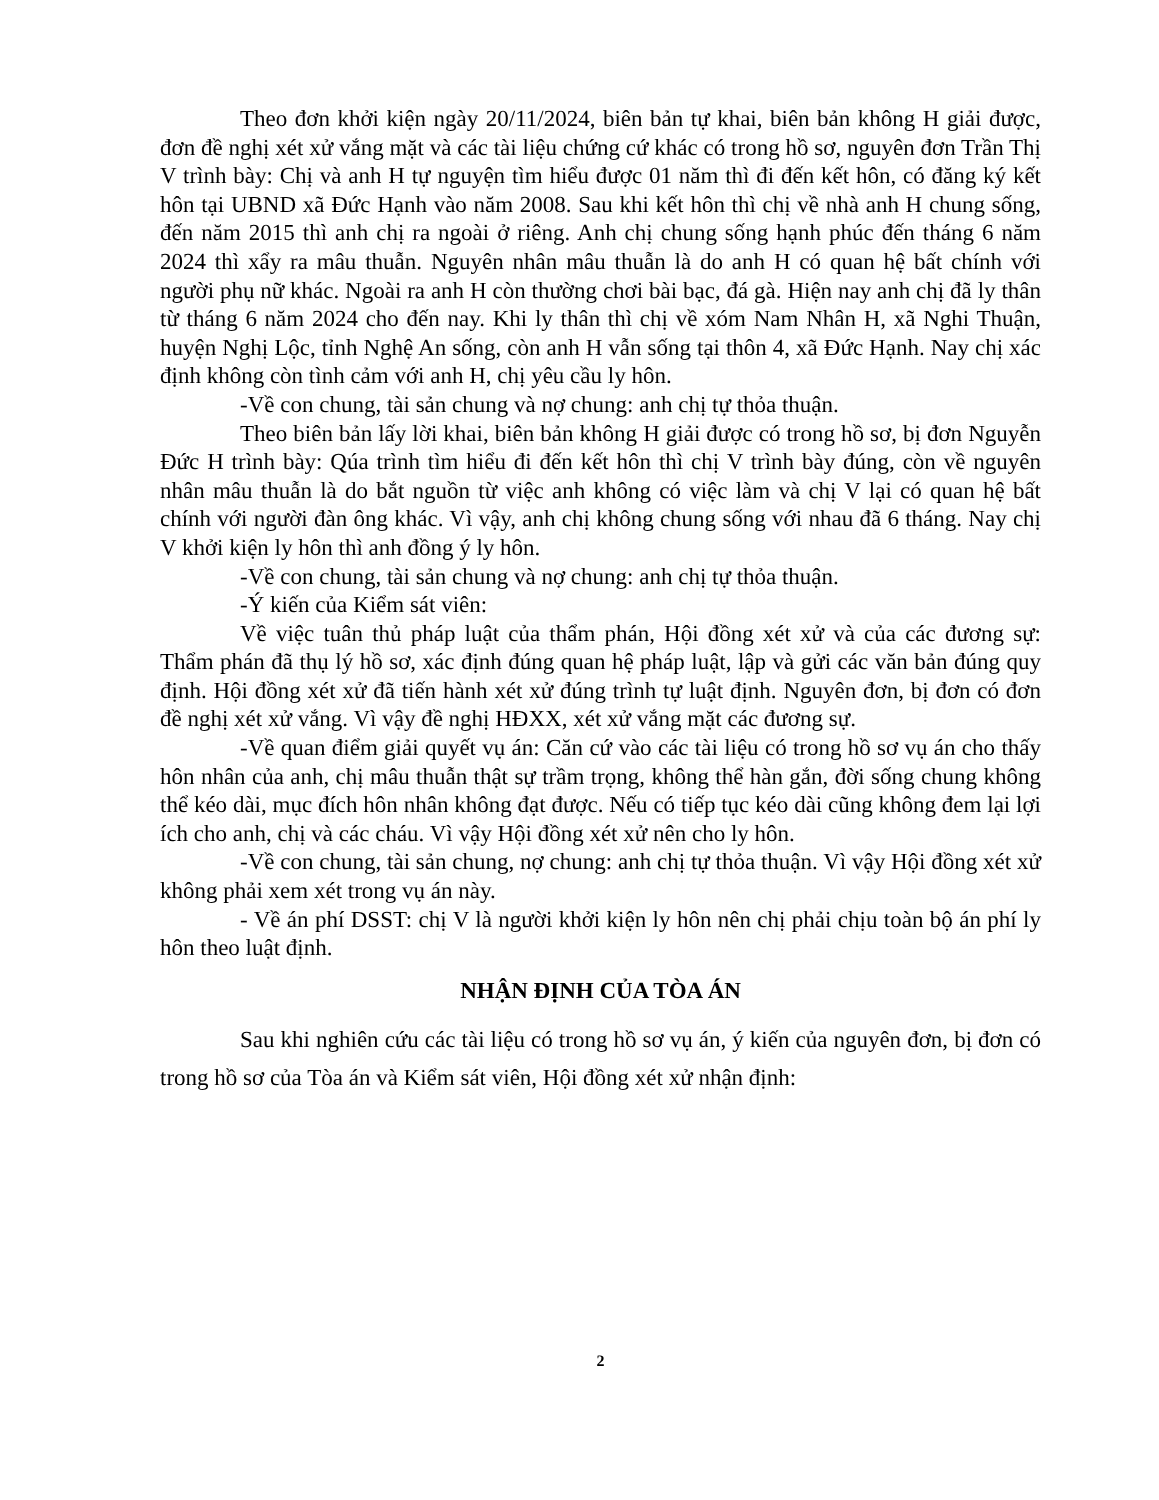Theo đơn khởi kiện ngày 20/11/2024, biên bản tự khai, biên bản không H giải được, đơn đề nghị xét xử vắng mặt và các tài liệu chứng cứ khác có trong hồ sơ, nguyên đơn Trần Thị V trình bày: Chị và anh H tự nguyện tìm hiểu được 01 năm thì đi đến kết hôn, có đăng ký kết hôn tại UBND xã Đức Hạnh vào năm 2008. Sau khi kết hôn thì chị về nhà anh H chung sống, đến năm 2015 thì anh chị ra ngoài ở riêng. Anh chị chung sống hạnh phúc đến tháng 6 năm 2024 thì xẩy ra mâu thuẫn. Nguyên nhân mâu thuẫn là do anh H có quan hệ bất chính với người phụ nữ khác. Ngoài ra anh H còn thường chơi bài bạc, đá gà. Hiện nay anh chị đã ly thân từ tháng 6 năm 2024 cho đến nay. Khi ly thân thì chị về xóm Nam Nhân H, xã Nghi Thuận, huyện Nghị Lộc, tỉnh Nghệ An sống, còn anh H vẫn sống tại thôn 4, xã Đức Hạnh. Nay chị xác định không còn tình cảm với anh H, chị yêu cầu ly hôn.
-Về con chung, tài sản chung và nợ chung: anh chị tự thỏa thuận.
Theo biên bản lấy lời khai, biên bản không H giải được có trong hồ sơ, bị đơn Nguyễn Đức H trình bày: Qúa trình tìm hiểu đi đến kết hôn thì chị V trình bày đúng, còn về nguyên nhân mâu thuẫn là do bắt nguồn từ việc anh không có việc làm và chị V lại có quan hệ bất chính với người đàn ông khác. Vì vậy, anh chị không chung sống với nhau đã 6 tháng. Nay chị V khởi kiện ly hôn thì anh đồng ý ly hôn.
-Về con chung, tài sản chung và nợ chung: anh chị tự thỏa thuận.
-Ý kiến của Kiểm sát viên:
Về việc tuân thủ pháp luật của thẩm phán, Hội đồng xét xử và của các đương sự: Thẩm phán đã thụ lý hồ sơ, xác định đúng quan hệ pháp luật, lập và gửi các văn bản đúng quy định. Hội đồng xét xử đã tiến hành xét xử đúng trình tự luật định. Nguyên đơn, bị đơn có đơn đề nghị xét xử vắng. Vì vậy đề nghị HĐXX, xét xử vắng mặt các đương sự.
-Về quan điểm giải quyết vụ án: Căn cứ vào các tài liệu có trong hồ sơ vụ án cho thấy hôn nhân của anh, chị mâu thuẫn thật sự trầm trọng, không thể hàn gắn, đời sống chung không thể kéo dài, mục đích hôn nhân không đạt được. Nếu có tiếp tục kéo dài cũng không đem lại lợi ích cho anh, chị và các cháu. Vì vậy Hội đồng xét xử nên cho ly hôn.
-Về con chung, tài sản chung, nợ chung: anh chị tự thỏa thuận. Vì vậy Hội đồng xét xử không phải xem xét trong vụ án này.
- Về án phí DSST: chị V là người khởi kiện ly hôn nên chị phải chịu toàn bộ án phí ly hôn theo luật định.
NHẬN ĐỊNH CỦA TÒA ÁN
Sau khi nghiên cứu các tài liệu có trong hồ sơ vụ án, ý kiến của nguyên đơn, bị đơn có trong hồ sơ của Tòa án và Kiểm sát viên, Hội đồng xét xử nhận định:
2